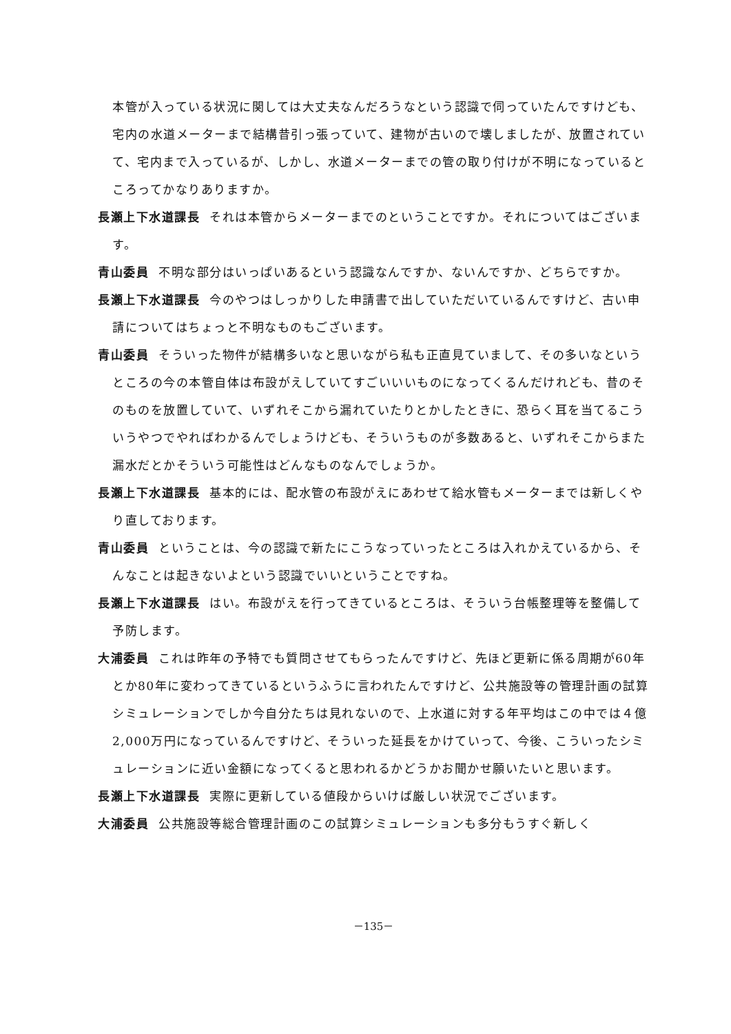本管が入っている状況に関しては大丈夫なんだろうなという認識で伺っていたんですけども、宅内の水道メーターまで結構昔引っ張っていて、建物が古いので壊しましたが、放置されていて、宅内まで入っているが、しかし、水道メーターまでの管の取り付けが不明になっているところってかなりありますか。
長瀬上下水道課長 それは本管からメーターまでのということですか。それについてはございます。
青山委員 不明な部分はいっぱいあるという認識なんですか、ないんですか、どちらですか。
長瀬上下水道課長 今のやつはしっかりした申請書で出していただいているんですけど、古い申請についてはちょっと不明なものもございます。
青山委員 そういった物件が結構多いなと思いながら私も正直見ていまして、その多いなというところの今の本管自体は布設がえしていてすごいいいものになってくるんだけれども、昔のそのものを放置していて、いずれそこから漏れていたりとかしたときに、恐らく耳を当てるこういうやつでやればわかるんでしょうけども、そういうものが多数あると、いずれそこからまた漏水だとかそういう可能性はどんなものなんでしょうか。
長瀬上下水道課長 基本的には、配水管の布設がえにあわせて給水管もメーターまでは新しくやり直しております。
青山委員 ということは、今の認識で新たにこうなっていったところは入れかえているから、そんなことは起きないよという認識でいいということですね。
長瀬上下水道課長 はい。布設がえを行ってきているところは、そういう台帳整理等を整備して予防します。
大浦委員 これは昨年の予特でも質問させてもらったんですけど、先ほど更新に係る周期が60年とか80年に変わってきているというふうに言われたんですけど、公共施設等の管理計画の試算シミュレーションでしか今自分たちは見れないので、上水道に対する年平均はこの中では４億2,000万円になっているんですけど、そういった延長をかけていって、今後、こういったシミュレーションに近い金額になってくると思われるかどうかお聞かせ願いたいと思います。
長瀬上下水道課長 実際に更新している値段からいけば厳しい状況でございます。
大浦委員 公共施設等総合管理計画のこの試算シミュレーションも多分もうすぐ新しく
－135－